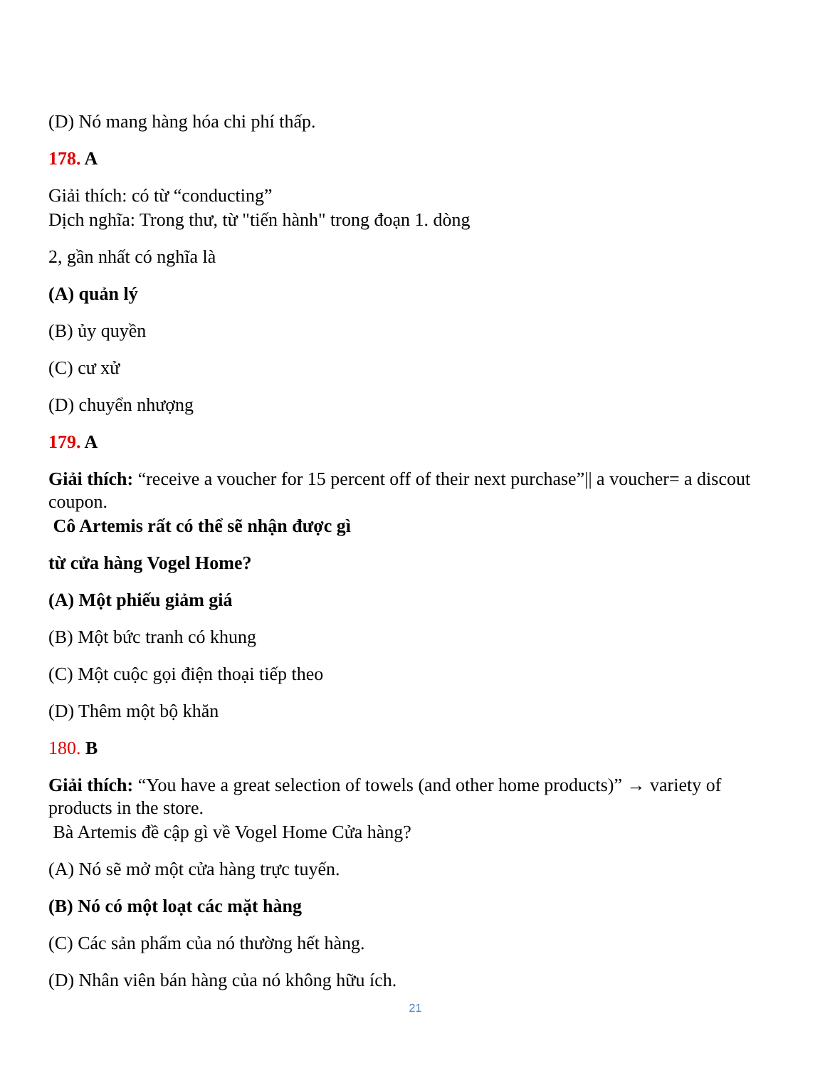(D) Nó mang hàng hóa chi phí thấp.
178. A
Giải thích: có từ “conducting”
Dịch nghĩa: Trong thư, từ "tiến hành" trong đoạn 1. dòng
2, gần nhất có nghĩa là
(A) quản lý
(B) ủy quyền
(C) cư xử
(D) chuyển nhượng
179. A
Giải thích: “receive a voucher for 15 percent off of their next purchase”|| a voucher= a discout coupon.
Cô Artemis rất có thể sẽ nhận được gì
từ cửa hàng Vogel Home?
(A) Một phiếu giảm giá
(B) Một bức tranh có khung
(C) Một cuộc gọi điện thoại tiếp theo
(D) Thêm một bộ khăn
180. B
Giải thích: “You have a great selection of towels (and other home products)” → variety of products in the store.
Bà Artemis đề cập gì về Vogel Home Cửa hàng?
(A) Nó sẽ mở một cửa hàng trực tuyến.
(B) Nó có một loạt các mặt hàng
(C) Các sản phẩm của nó thường hết hàng.
(D) Nhân viên bán hàng của nó không hữu ích.
21